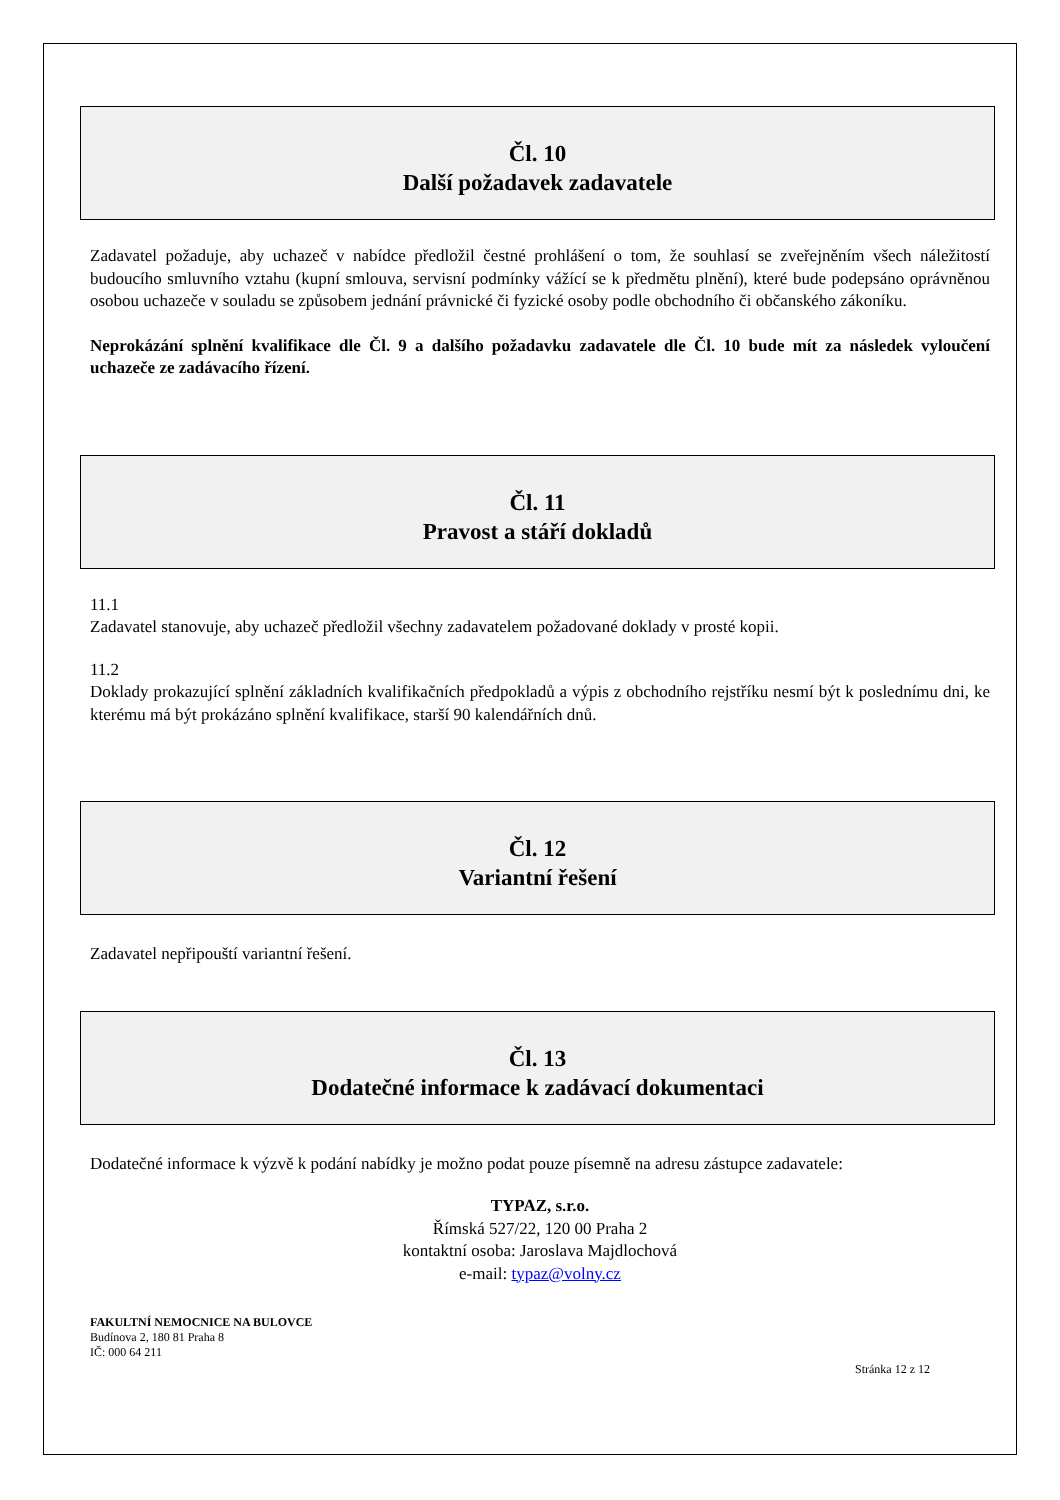Čl. 10
Další požadavek zadavatele
Zadavatel požaduje, aby uchazeč v nabídce předložil čestné prohlášení o tom, že souhlasí se zveřejněním všech náležitostí budoucího smluvního vztahu (kupní smlouva, servisní podmínky vážící se k předmětu plnění), které bude podepsáno oprávněnou osobou uchazeče v souladu se způsobem jednání právnické či fyzické osoby podle obchodního či občanského zákoníku.
Neprokázání splnění kvalifikace dle Čl. 9 a dalšího požadavku zadavatele dle Čl. 10 bude mít za následek vyloučení uchazeče ze zadávacího řízení.
Čl. 11
Pravost a stáří dokladů
11.1
Zadavatel stanovuje, aby uchazeč předložil všechny zadavatelem požadované doklady v prosté kopii.
11.2
Doklady prokazující splnění základních kvalifikačních předpokladů a výpis z obchodního rejstříku nesmí být k poslednímu dni, ke kterému má být prokázáno splnění kvalifikace, starší 90 kalendářních dnů.
Čl. 12
Variantní řešení
Zadavatel nepřipouští variantní řešení.
Čl. 13
Dodatečné informace k zadávací dokumentaci
Dodatečné informace k výzvě k podání nabídky je možno podat pouze písemně na adresu zástupce zadavatele:
TYPAZ, s.r.o.
Římská 527/22, 120 00 Praha 2
kontaktní osoba: Jaroslava Majdlochová
e-mail: typaz@volny.cz
FAKULTNÍ NEMOCNICE NA BULOVCE
Budínova 2, 180 81 Praha 8
IČ: 000 64 211
Stránka 12 z 12